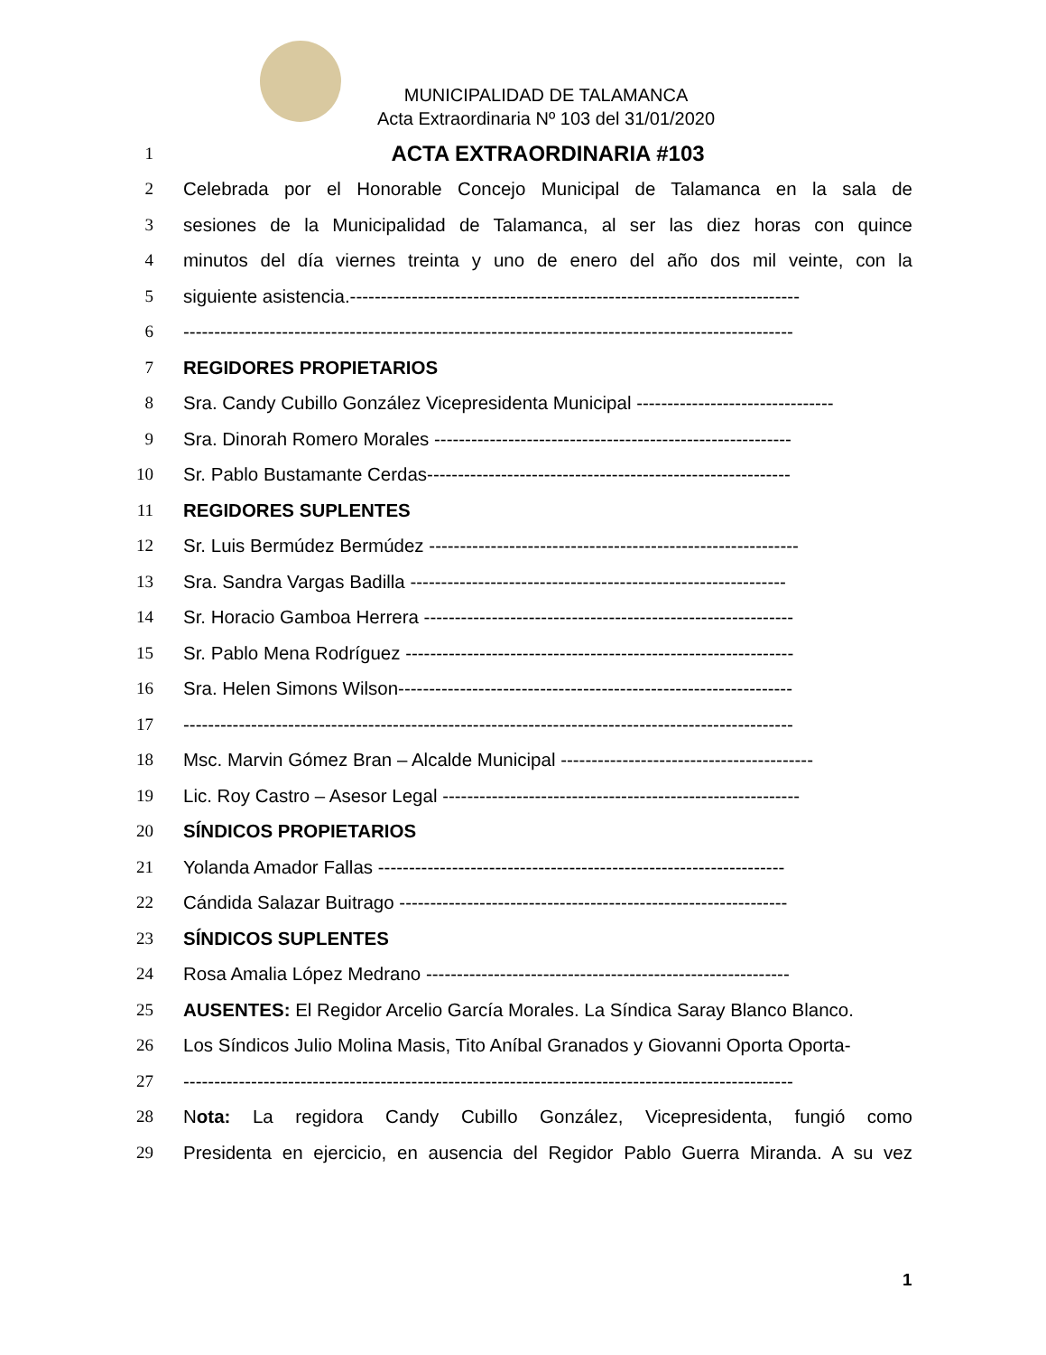MUNICIPALIDAD DE TALAMANCA
Acta Extraordinaria Nº 103 del 31/01/2020
1 ACTA EXTRAORDINARIA #103
2 Celebrada por el Honorable Concejo Municipal de Talamanca en la sala de
3 sesiones de la Municipalidad de Talamanca, al ser las diez horas con quince
4 minutos del día viernes treinta y uno de enero del año dos mil veinte, con la
5 siguiente asistencia.-------------------------------------------------------------------------
6 ---------------------------------------------------------------------------------------------------
7 REGIDORES PROPIETARIOS
8 Sra. Candy Cubillo González Vicepresidenta Municipal --------------------------------
9 Sra. Dinorah Romero Morales ----------------------------------------------------------
10 Sr. Pablo Bustamante Cerdas-----------------------------------------------------------
11 REGIDORES SUPLENTES
12 Sr. Luis Bermúdez Bermúdez ------------------------------------------------------------
13 Sra. Sandra Vargas Badilla -------------------------------------------------------------
14 Sr. Horacio Gamboa Herrera ------------------------------------------------------------
15 Sr. Pablo Mena Rodríguez ---------------------------------------------------------------
16 Sra. Helen Simons Wilson----------------------------------------------------------------
17 ---------------------------------------------------------------------------------------------------
18 Msc. Marvin Gómez Bran – Alcalde Municipal -----------------------------------------
19 Lic. Roy Castro – Asesor Legal ----------------------------------------------------------
20 SÍNDICOS PROPIETARIOS
21 Yolanda Amador Fallas ------------------------------------------------------------------
22 Cándida Salazar Buitrago ---------------------------------------------------------------
23 SÍNDICOS SUPLENTES
24 Rosa Amalia López Medrano -----------------------------------------------------------
25 AUSENTES: El Regidor Arcelio García Morales. La Síndica Saray Blanco Blanco.
26 Los Síndicos Julio Molina Masis, Tito Aníbal Granados y Giovanni Oporta Oporta-
27 ---------------------------------------------------------------------------------------------------
28 Nota: La regidora Candy Cubillo González, Vicepresidenta, fungió como
29 Presidenta en ejercicio, en ausencia del Regidor Pablo Guerra Miranda. A su vez
1